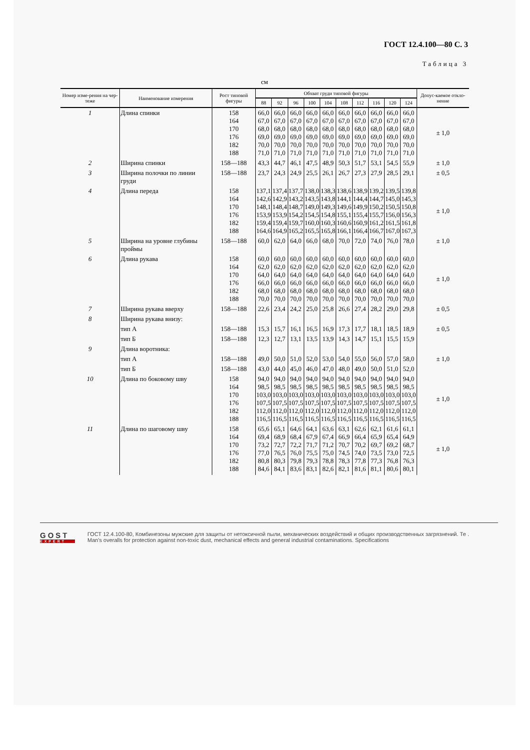ГОСТ 12.4.100—80 С. 3
Таблица 3
см
| Номер изме-рения на чер-теже | Наименование измерения | Рост типовой фигуры | Обхват груди типовой фигуры | | | | | | | | | | Допус-каемое откло-нение |
| --- | --- | --- | --- | --- | --- | --- | --- | --- | --- | --- | --- | --- | --- |
| | | | 88 | 92 | 96 | 100 | 104 | 108 | 112 | 116 | 120 | 124 | |
| 1 | Длина спинки | 158 164 170 176 182 188 | 66,0 67,0 68,0 69,0 70,0 71,0 | 66,0 67,0 68,0 69,0 70,0 71,0 | 66,0 67,0 68,0 69,0 70,0 71,0 | 66,0 67,0 68,0 69,0 70,0 71,0 | 66,0 67,0 68,0 69,0 70,0 71,0 | 66,0 67,0 68,0 69,0 70,0 71,0 | 66,0 67,0 68,0 69,0 70,0 71,0 | 66,0 67,0 68,0 69,0 70,0 71,0 | 66,0 67,0 68,0 69,0 70,0 71,0 | 66,0 67,0 68,0 69,0 70,0 71,0 | ± 1,0 |
| 2 | Ширина спинки | 158—188 | 43,3 | 44,7 | 46,1 | 47,5 | 48,9 | 50,3 | 51,7 | 53,1 | 54,5 | 55,9 | ± 1,0 |
| 3 | Ширина полочки по линии груди | 158—188 | 23,7 | 24,3 | 24,9 | 25,5 | 26,1 | 26,7 | 27,3 | 27,9 | 28,5 | 29,1 | ± 0,5 |
| 4 | Длина переда | 158 164 170 176 182 188 | 137,1 142,6 148,1 153,9 159,4 164,6 | 137,4 142,9 148,4 153,9 159,4 164,9 | 137,7 143,2 148,7 154,2 159,7 165,2 | 138,0 143,5 149,0 154,5 160,0 165,5 | 138,3 143,8 149,3 154,8 160,3 165,8 | 138,6 144,1 149,6 155,1 160,6 166,1 | 138,9 144,4 149,9 155,4 160,9 166,4 | 139,2 144,7 150,2 155,7 161,2 166,7 | 139,5 145,0 150,5 156,0 161,5 167,0 | 139,8 145,3 150,8 156,3 161,8 167,3 | ± 1,0 |
| 5 | Ширина на уровне глубины проймы | 158—188 | 60,0 | 62,0 | 64,0 | 66,0 | 68,0 | 70,0 | 72,0 | 74,0 | 76,0 | 78,0 | ± 1,0 |
| 6 | Длина рукава | 158 164 170 176 182 188 | 60,0 62,0 64,0 66,0 68,0 70,0 | 60,0 62,0 64,0 66,0 68,0 70,0 | 60,0 62,0 64,0 66,0 68,0 70,0 | 60,0 62,0 64,0 66,0 68,0 70,0 | 60,0 62,0 64,0 66,0 68,0 70,0 | 60,0 62,0 64,0 66,0 68,0 70,0 | 60,0 62,0 64,0 66,0 68,0 70,0 | 60,0 62,0 64,0 66,0 68,0 70,0 | 60,0 62,0 64,0 66,0 68,0 70,0 | 60,0 62,0 64,0 66,0 68,0 70,0 | ± 1,0 |
| 7 | Ширина рукава вверху | 158—188 | 22,6 | 23,4 | 24,2 | 25,0 | 25,8 | 26,6 | 27,4 | 28,2 | 29,0 | 29,8 | ± 0,5 |
| 8 | Ширина рукава внизу: | | | | | | | | | | | | ± 0,5 |
| | тип А | 158—188 | 15,3 | 15,7 | 16,1 | 16,5 | 16,9 | 17,3 | 17,7 | 18,1 | 18,5 | 18,9 | |
| | тип Б | 158—188 | 12,3 | 12,7 | 13,1 | 13,5 | 13,9 | 14,3 | 14,7 | 15,1 | 15,5 | 15,9 | |
| 9 | Длина воротника: | | | | | | | | | | | | ± 1,0 |
| | тип А | 158—188 | 49,0 | 50,0 | 51,0 | 52,0 | 53,0 | 54,0 | 55,0 | 56,0 | 57,0 | 58,0 | |
| | тип Б | 158—188 | 43,0 | 44,0 | 45,0 | 46,0 | 47,0 | 48,0 | 49,0 | 50,0 | 51,0 | 52,0 | |
| 10 | Длина по боковому шву | 158 164 170 176 182 188 | 94,0 98,5 103,0 107,5 112,0 116,5 | 94,0 98,5 103,0 107,5 112,0 116,5 | 94,0 98,5 103,0 107,5 112,0 116,5 | 94,0 98,5 103,0 107,5 112,0 116,5 | 94,0 98,5 103,0 107,5 112,0 116,5 | 94,0 98,5 103,0 107,5 112,0 116,5 | 94,0 98,5 103,0 107,5 112,0 116,5 | 94,0 98,5 103,0 107,5 112,0 116,5 | 94,0 98,5 103,0 107,5 112,0 116,5 | 94,0 98,5 103,0 107,5 112,0 116,5 | ± 1,0 |
| 11 | Длина по шаговому шву | 158 164 170 176 182 188 | 65,6 69,4 73,2 77,0 80,8 84,6 | 65,1 68,9 72,7 76,5 80,3 84,1 | 64,6 68,4 72,2 76,0 79,8 83,6 | 64,1 67,9 71,7 75,5 79,3 83,1 | 63,6 67,4 71,2 75,0 78,8 82,6 | 63,1 66,9 70,7 74,5 78,3 82,1 | 62,6 66,4 70,2 74,0 77,8 81,6 | 62,1 65,9 69,7 73,5 77,3 81,1 | 61,6 65,4 69,2 73,0 76,8 80,6 | 61,1 64,9 68,7 72,5 76,3 80,1 | ± 1,0 |
GOST
EXPERT
ГОСТ 12.4.100-80, Комбинезоны мужские для защиты от нетоксичной пыли, механических воздействий и общих производственных загрязнений. Те .
Man's overalls for protection against non-toxic dust, mechanical effects and general industrial contaminations. Specifications